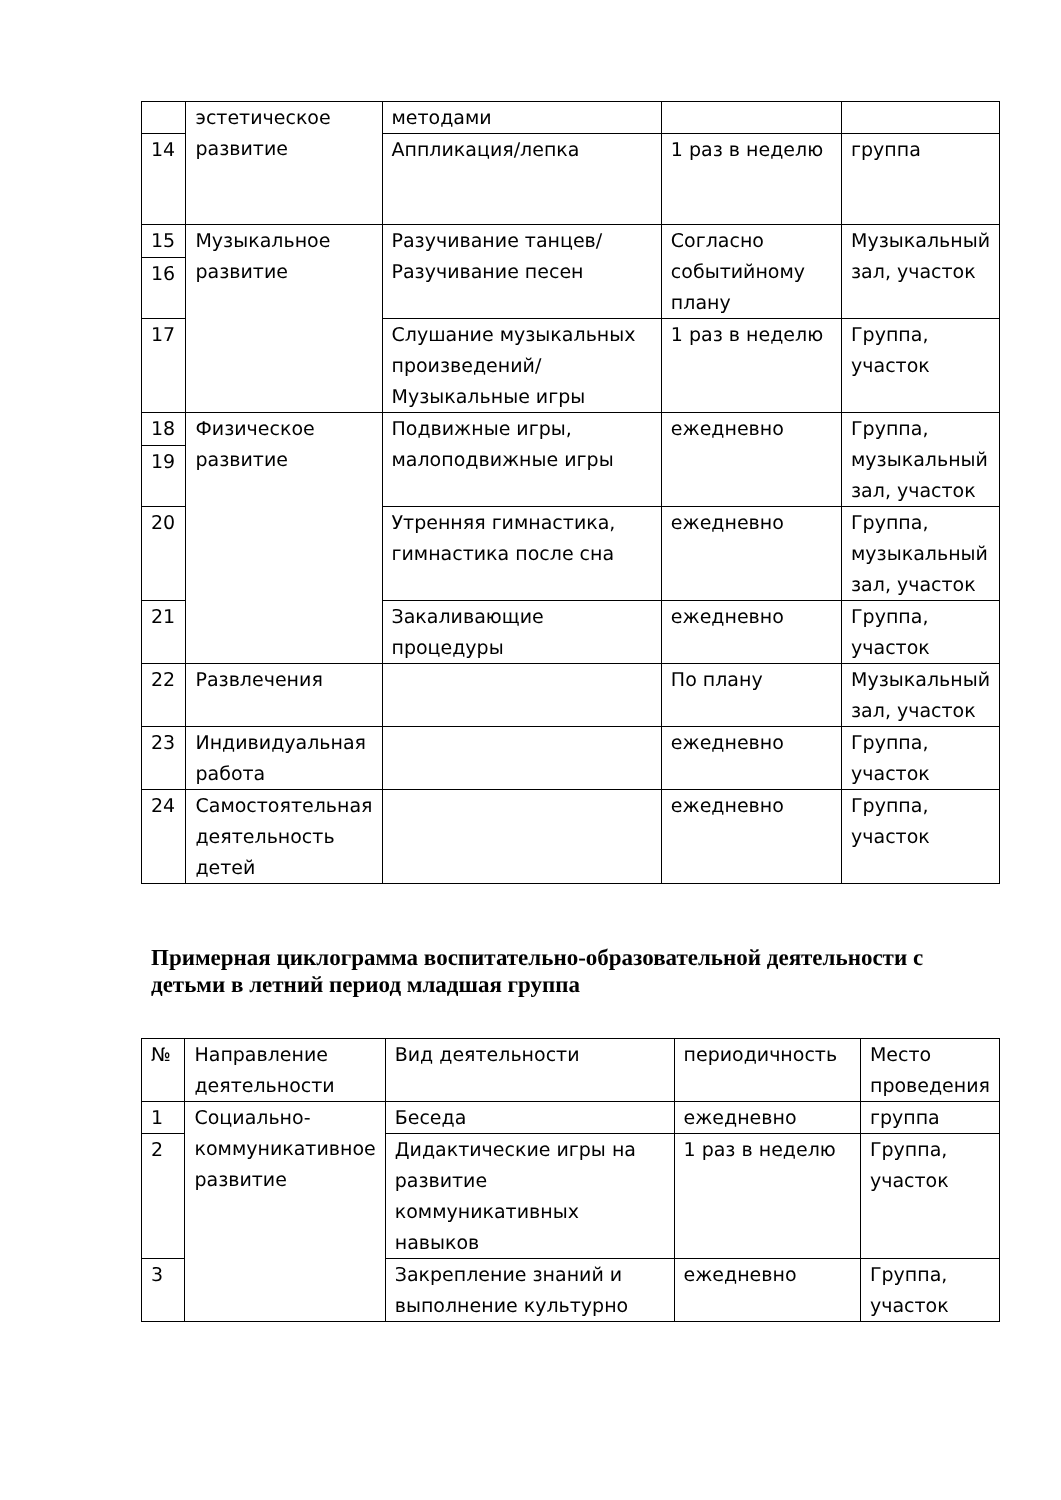| | эстетическое развитие | методами | | |
| 14 | | Аппликация/лепка | 1 раз в неделю | группа |
| 15 | Музыкальное развитие | Разучивание танцев/ Разучивание песен | Согласно событийному плану | Музыкальный зал, участок |
| 16 | | | | |
| 17 | | Слушание музыкальных произведений/ Музыкальные игры | 1 раз в неделю | Группа, участок |
| 18 | Физическое развитие | Подвижные игры, малоподвижные игры | ежедневно | Группа, музыкальный зал, участок |
| 19 | | | | |
| 20 | | Утренняя гимнастика, гимнастика после сна | ежедневно | Группа, музыкальный зал, участок |
| 21 | | Закаливающие процедуры | ежедневно | Группа, участок |
| 22 | Развлечения | | По плану | Музыкальный зал, участок |
| 23 | Индивидуальная работа | | ежедневно | Группа, участок |
| 24 | Самостоятельная деятельность детей | | ежедневно | Группа, участок |
Примерная циклограмма воспитательно-образовательной деятельности с детьми в летний период младшая группа
| № | Направление деятельности | Вид деятельности | периодичность | Место проведения |
| 1 | Социально-коммуникативное развитие | Беседа | ежедневно | группа |
| 2 | | Дидактические игры на развитие коммуникативных навыков | 1 раз в неделю | Группа, участок |
| 3 | | Закрепление знаний и выполнение культурно | ежедневно | Группа, участок |